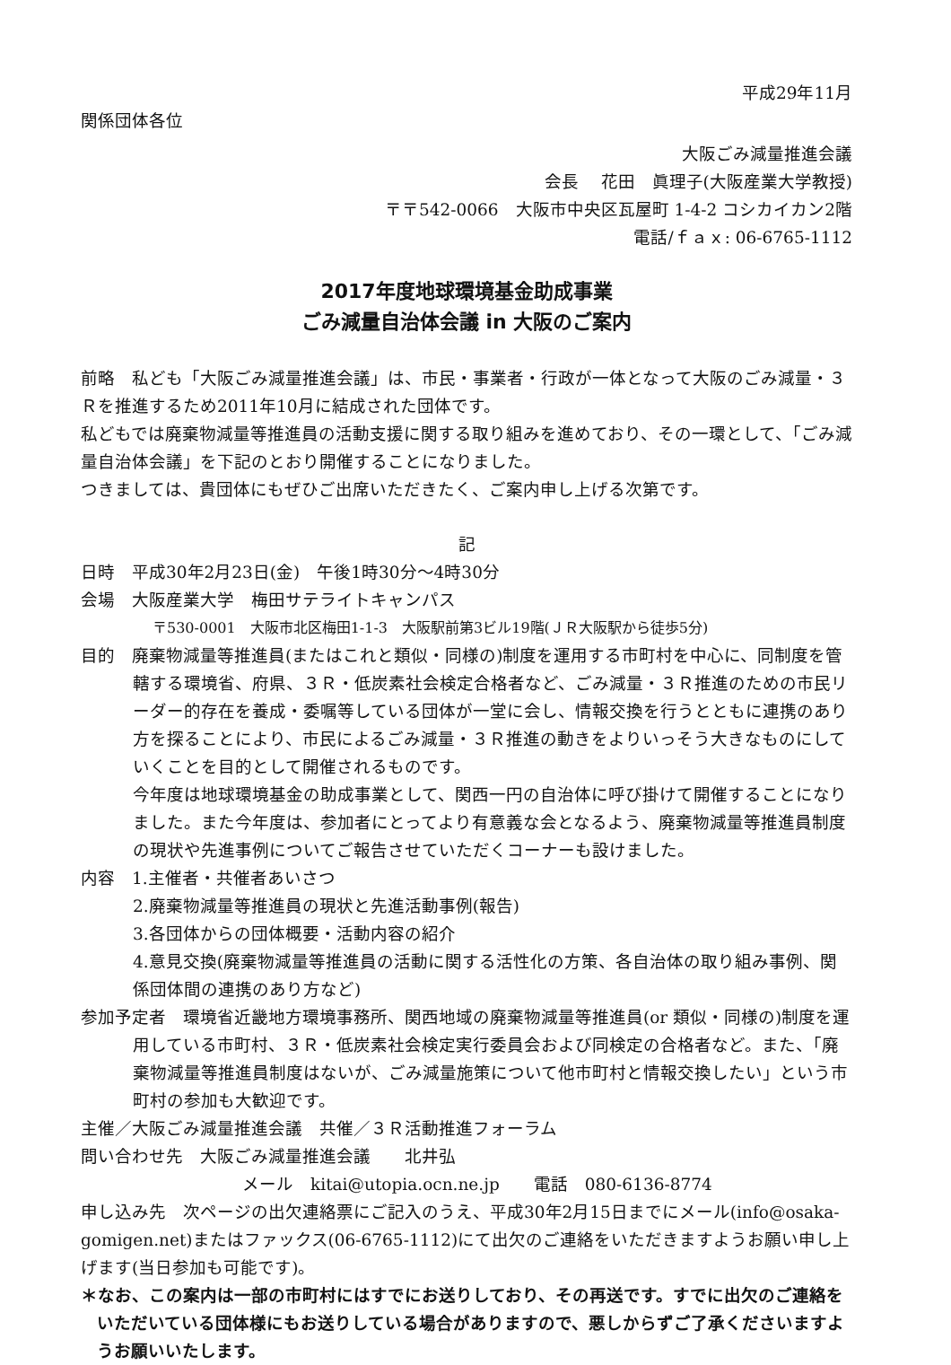平成29年11月
関係団体各位
大阪ごみ減量推進会議
会長　 花田　眞理子(大阪産業大学教授)
〒〒542-0066　大阪市中央区瓦屋町 1-4-2 コシカイカン2階
電話/ｆａｘ: 06-6765-1112
2017年度地球環境基金助成事業
ごみ減量自治体会議 in 大阪のご案内
前略　私ども「大阪ごみ減量推進会議」は、市民・事業者・行政が一体となって大阪のごみ減量・３Ｒを推進するため2011年10月に結成された団体です。
私どもでは廃棄物減量等推進員の活動支援に関する取り組みを進めており、その一環として、「ごみ減量自治体会議」を下記のとおり開催することになりました。
つきましては、貴団体にもぜひご出席いただきたく、ご案内申し上げる次第です。
記
日時　平成30年2月23日(金)　午後1時30分～4時30分
会場　大阪産業大学　梅田サテライトキャンパス
〒530-0001　大阪市北区梅田1-1-3　大阪駅前第3ビル19階(ＪＲ大阪駅から徒歩5分)
目的　廃棄物減量等推進員(またはこれと類似・同様の)制度を運用する市町村を中心に、同制度を管轄する環境省、府県、３Ｒ・低炭素社会検定合格者など、ごみ減量・３Ｒ推進のための市民リーダー的存在を養成・委嘱等している団体が一堂に会し、情報交換を行うとともに連携のあり方を探ることにより、市民によるごみ減量・３Ｒ推進の動きをよりいっそう大きなものにしていくことを目的として開催されるものです。
今年度は地球環境基金の助成事業として、関西一円の自治体に呼び掛けて開催することになりました。また今年度は、参加者にとってより有意義な会となるよう、廃棄物減量等推進員制度の現状や先進事例についてご報告させていただくコーナーも設けました。
内容　1.主催者・共催者あいさつ
2.廃棄物減量等推進員の現状と先進活動事例(報告)
3.各団体からの団体概要・活動内容の紹介
4.意見交換(廃棄物減量等推進員の活動に関する活性化の方策、各自治体の取り組み事例、関係団体間の連携のあり方など)
参加予定者　環境省近畿地方環境事務所、関西地域の廃棄物減量等推進員(or 類似・同様の)制度を運用している市町村、３Ｒ・低炭素社会検定実行委員会および同検定の合格者など。また、「廃棄物減量等推進員制度はないが、ごみ減量施策について他市町村と情報交換したい」という市町村の参加も大歓迎です。
主催／大阪ごみ減量推進会議　共催／３Ｒ活動推進フォーラム
問い合わせ先　大阪ごみ減量推進会議　　北井弘
メール　kitai@utopia.ocn.ne.jp　　電話　080-6136-8774
申し込み先　次ページの出欠連絡票にご記入のうえ、平成30年2月15日までにメール(info@osaka-gomigen.net)またはファックス(06-6765-1112)にて出欠のご連絡をいただきますようお願い申し上げます(当日参加も可能です)。
＊なお、この案内は一部の市町村にはすでにお送りしており、その再送です。すでに出欠のご連絡をいただいている団体様にもお送りしている場合がありますので、悪しからずご了承くださいますようお願いいたします。